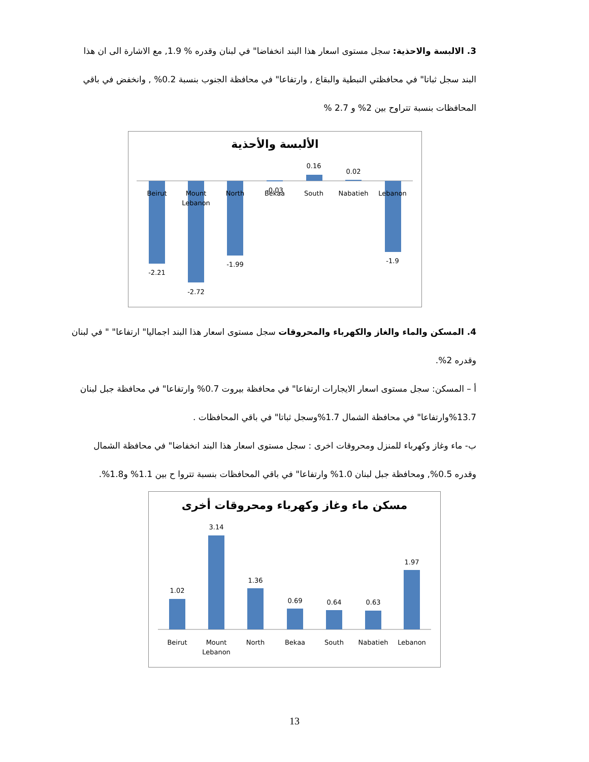3. الالبسة والاحذية: سجل مستوى اسعار هذا البند انخفاضا" في لبنان وقدره % 1.9, مع الاشارة الى ان هذا البند سجل ثباتا" في محافظتي النبطية والبقاع , وارتفاعا" في محافظة الجنوب بنسبة 0.2% , وانخفض في باقي المحافظات بنسبة تتراوح بين 2% و 2.7 %
الألبسة والأحذية
Beirut
Mount
Lebanon
North
Bekaa
South
Nabatieh
Lebanon
-2.21
-2.72
-1.99
-0.03
0.16
0.02
-1.9
4. المسكن والماء والغاز والكهرباء والمحروقات سجل مستوى اسعار هذا البند اجماليا" ارتفاعا" " في لبنان وقدره 2%.
أ – المسكن: سجل مستوى اسعار الايجارات ارتفاعا" في محافظة بيروت 0.7% وارتفاعا" في محافظة جبل لبنان 13.7%وارتفاعا" في محافظة الشمال 1.7%وسجل ثباتا" في باقي المحافظات .
ب- ماء وغاز وكهرباء للمنزل ومحروقات اخرى : سجل مستوى اسعار هذا البند انخفاضا" في محافظة الشمال وقدره 0.5%, ومحافظة جبل لبنان 1.0% وارتفاعا" في باقي المحافظات بنسبة تتروا ح بين 1.1% و1.8%.
مسكن ماء وغاز وكهرباء ومحروقات أخرى
1.02
3.14
1.36
0.69
0.64
0.63
1.97
Beirut
Mount
Lebanon
North
Bekaa
South
Nabatieh
Lebanon
13